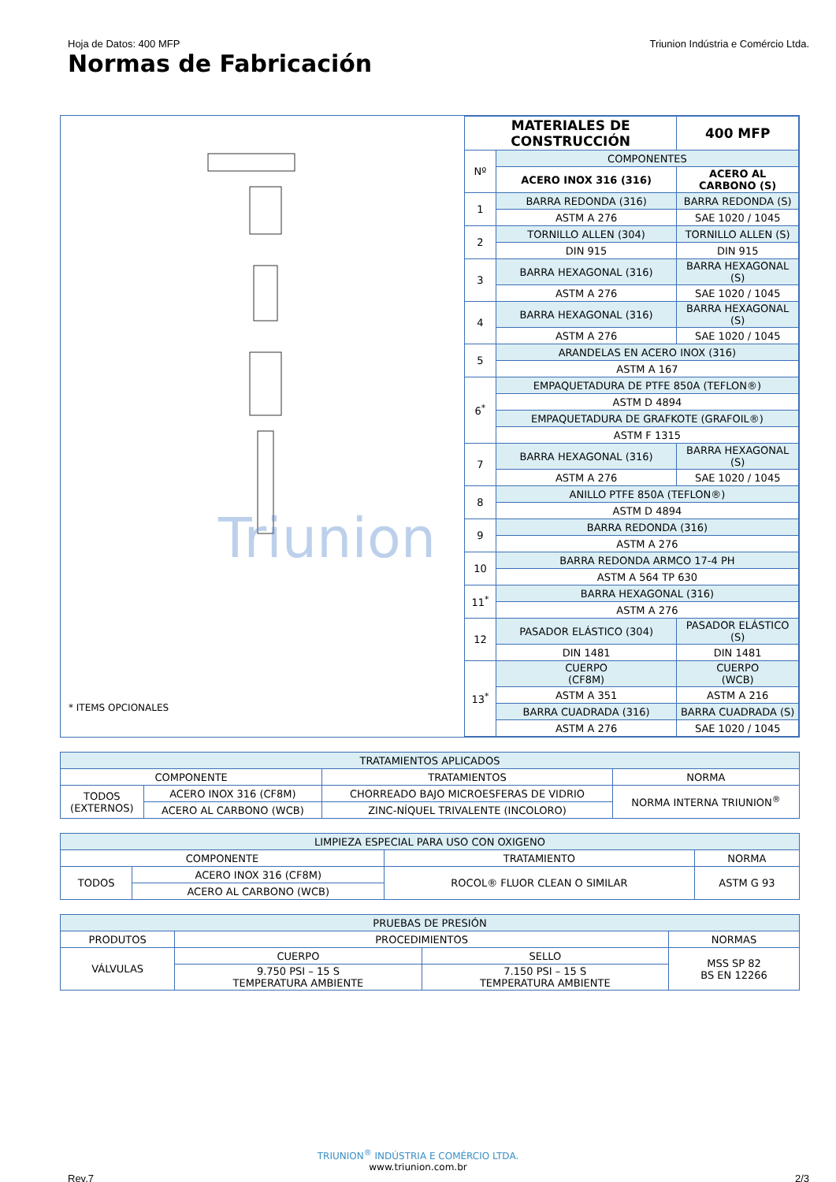Hoja de Datos: 400 MFP Triunion Indústria e Comércio Ltda.
Normas de Fabricación
Triunion
* ITEMS OPCIONALES
| MATERIALES DE CONSTRUCCIÓN | | 400 MFP |
| --- | --- | --- |
| Nº | COMPONENTES | |
| | ACERO INOX 316 (316) | ACERO AL CARBONO (S) |
| 1 | BARRA REDONDA (316) | BARRA REDONDA (S) |
| | ASTM A 276 | SAE 1020 / 1045 |
| 2 | TORNILLO ALLEN (304) | TORNILLO ALLEN (S) |
| | DIN 915 | DIN 915 |
| 3 | BARRA HEXAGONAL (316) | BARRA HEXAGONAL (S) |
| | ASTM A 276 | SAE 1020 / 1045 |
| 4 | BARRA HEXAGONAL (316) | BARRA HEXAGONAL (S) |
| | ASTM A 276 | SAE 1020 / 1045 |
| 5 | ARANDELAS EN ACERO INOX (316) | |
| | ASTM A 167 | |
| 6<sup>*</sup> | EMPAQUETADURA DE PTFE 850A (TEFLON®) | |
| | ASTM D 4894 | |
| | EMPAQUETADURA DE GRAFKOTE (GRAFOIL®) | |
| | ASTM F 1315 | |
| 7 | BARRA HEXAGONAL (316) | BARRA HEXAGONAL (S) |
| | ASTM A 276 | SAE 1020 / 1045 |
| 8 | ANILLO PTFE 850A (TEFLON®) | |
| | ASTM D 4894 | |
| 9 | BARRA REDONDA (316) | |
| | ASTM A 276 | |
| 10 | BARRA REDONDA ARMCO 17-4 PH | |
| | ASTM A 564 TP 630 | |
| 11<sup>*</sup> | BARRA HEXAGONAL (316) | |
| | ASTM A 276 | |
| 12 | PASADOR ELÁSTICO (304) | PASADOR ELÁSTICO (S) |
| | DIN 1481 | DIN 1481 |
| 13<sup>*</sup> | CUERPO (CF8M) | CUERPO (WCB) |
| | ASTM A 351 | ASTM A 216 |
| | BARRA CUADRADA (316) | BARRA CUADRADA (S) |
| | ASTM A 276 | SAE 1020 / 1045 |
| TRATAMIENTOS APLICADOS | | | |
| COMPONENTE | | TRATAMIENTOS | NORMA |
| TODOS (EXTERNOS) | ACERO INOX 316 (CF8M) | CHORREADO BAJO MICROESFERAS DE VIDRIO | NORMA INTERNA TRIUNION<sup>®</sup> |
| | ACERO AL CARBONO (WCB) | ZINC-NÍQUEL TRIVALENTE (INCOLORO) | |
| LIMPIEZA ESPECIAL PARA USO CON OXIGENO | | | |
| COMPONENTE | | TRATAMIENTO | NORMA |
| TODOS | ACERO INOX 316 (CF8M) | ROCOL® FLUOR CLEAN O SIMILAR | ASTM G 93 |
| | ACERO AL CARBONO (WCB) | | |
| PRUEBAS DE PRESIÓN | | | |
| PRODUTOS | PROCEDIMIENTOS | | NORMAS |
| VÁLVULAS | CUERPO | SELLO | MSS SP 82 BS EN 12266 |
| | 9.750 PSI – 15 S TEMPERATURA AMBIENTE | 7.150 PSI – 15 S TEMPERATURA AMBIENTE | |
TRIUNION<sup>®</sup> INDÚSTRIA E COMÉRCIO LTDA.
www.triunion.com.br
Rev.7 2/3